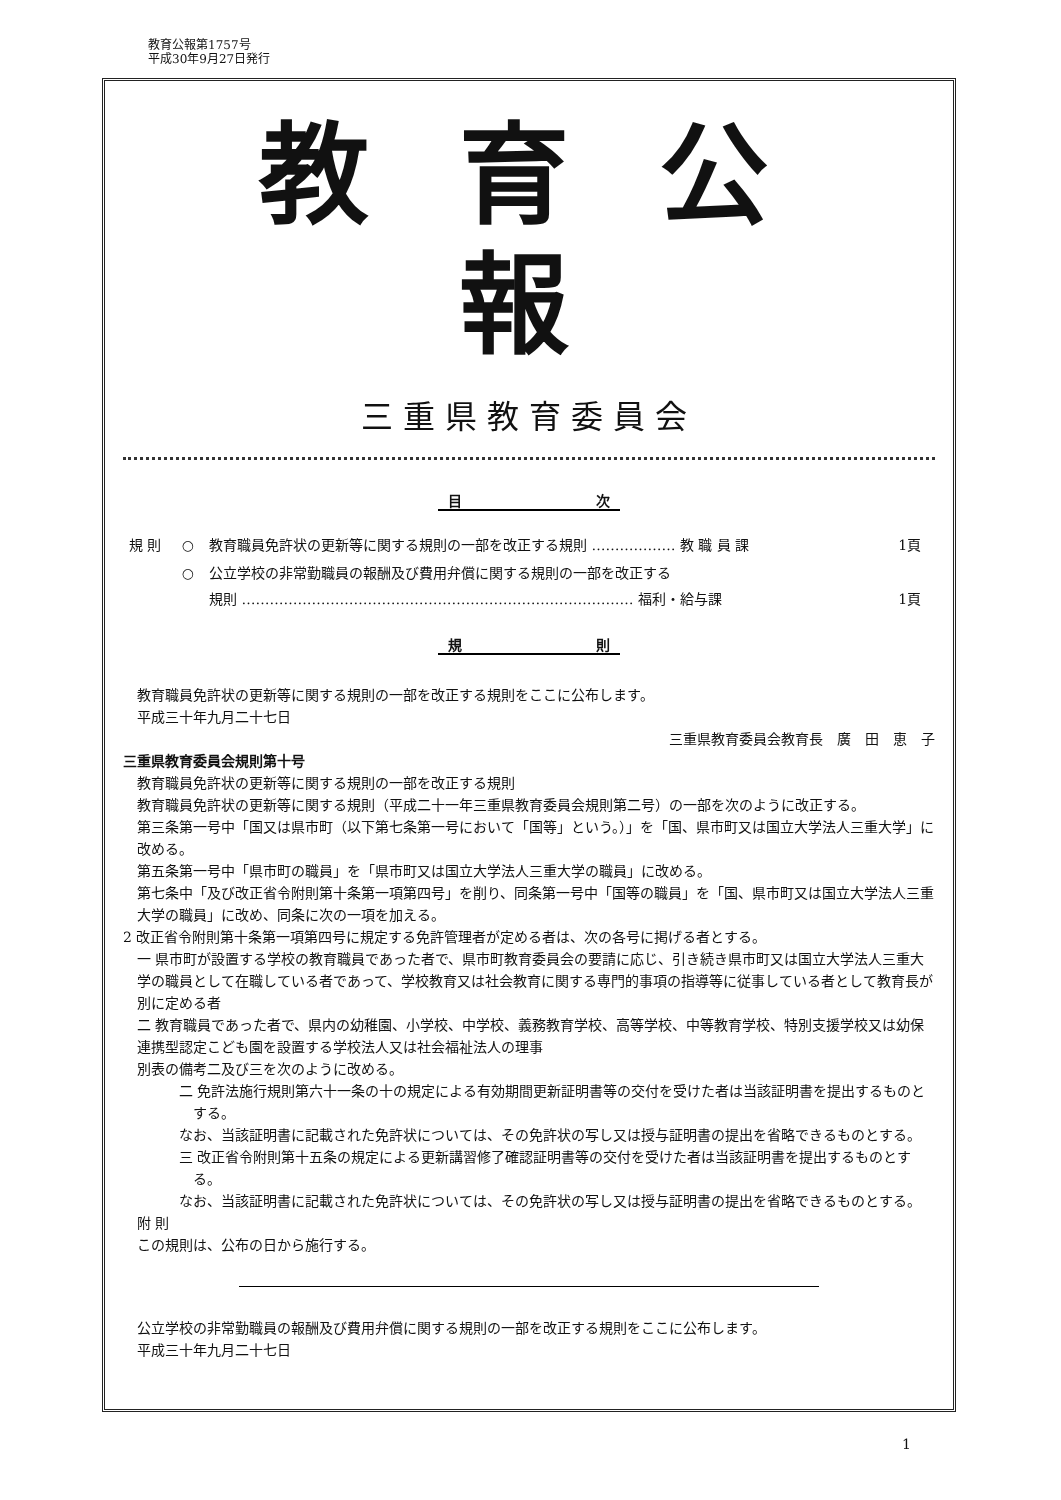教育公報第1757号
平成30年9月27日発行
教育公報
三重県教育委員会
目 次
| 規 則 | ○ | 教育職員免許状の更新等に関する規則の一部を改正する規則 ……………… 教 職 員 課 | 1頁 |
| | ○ | 公立学校の非常勤職員の報酬及び費用弁償に関する規則の一部を改正する 規則 ………………………………………………………………………… 福利・給与課 | 1頁 |
規 則
教育職員免許状の更新等に関する規則の一部を改正する規則をここに公布します。
平成三十年九月二十七日
三重県教育委員会教育長　廣　田　恵　子
三重県教育委員会規則第十号
教育職員免許状の更新等に関する規則の一部を改正する規則
教育職員免許状の更新等に関する規則（平成二十一年三重県教育委員会規則第二号）の一部を次のように改正する。
第三条第一号中「国又は県市町（以下第七条第一号において「国等」という。）」を「国、県市町又は国立大学法人三重大学」に改める。
第五条第一号中「県市町の職員」を「県市町又は国立大学法人三重大学の職員」に改める。
第七条中「及び改正省令附則第十条第一項第四号」を削り、同条第一号中「国等の職員」を「国、県市町又は国立大学法人三重大学の職員」に改め、同条に次の一項を加える。
2 改正省令附則第十条第一項第四号に規定する免許管理者が定める者は、次の各号に掲げる者とする。
一 県市町が設置する学校の教育職員であった者で、県市町教育委員会の要請に応じ、引き続き県市町又は国立大学法人三重大学の職員として在職している者であって、学校教育又は社会教育に関する専門的事項の指導等に従事している者として教育長が別に定める者
二 教育職員であった者で、県内の幼稚園、小学校、中学校、義務教育学校、高等学校、中等教育学校、特別支援学校又は幼保連携型認定こども園を設置する学校法人又は社会福祉法人の理事
別表の備考二及び三を次のように改める。
二 免許法施行規則第六十一条の十の規定による有効期間更新証明書等の交付を受けた者は当該証明書を提出するものとする。
なお、当該証明書に記載された免許状については、その免許状の写し又は授与証明書の提出を省略できるものとする。
三 改正省令附則第十五条の規定による更新講習修了確認証明書等の交付を受けた者は当該証明書を提出するものとする。
なお、当該証明書に記載された免許状については、その免許状の写し又は授与証明書の提出を省略できるものとする。
附 則
この規則は、公布の日から施行する。
公立学校の非常勤職員の報酬及び費用弁償に関する規則の一部を改正する規則をここに公布します。
平成三十年九月二十七日
1